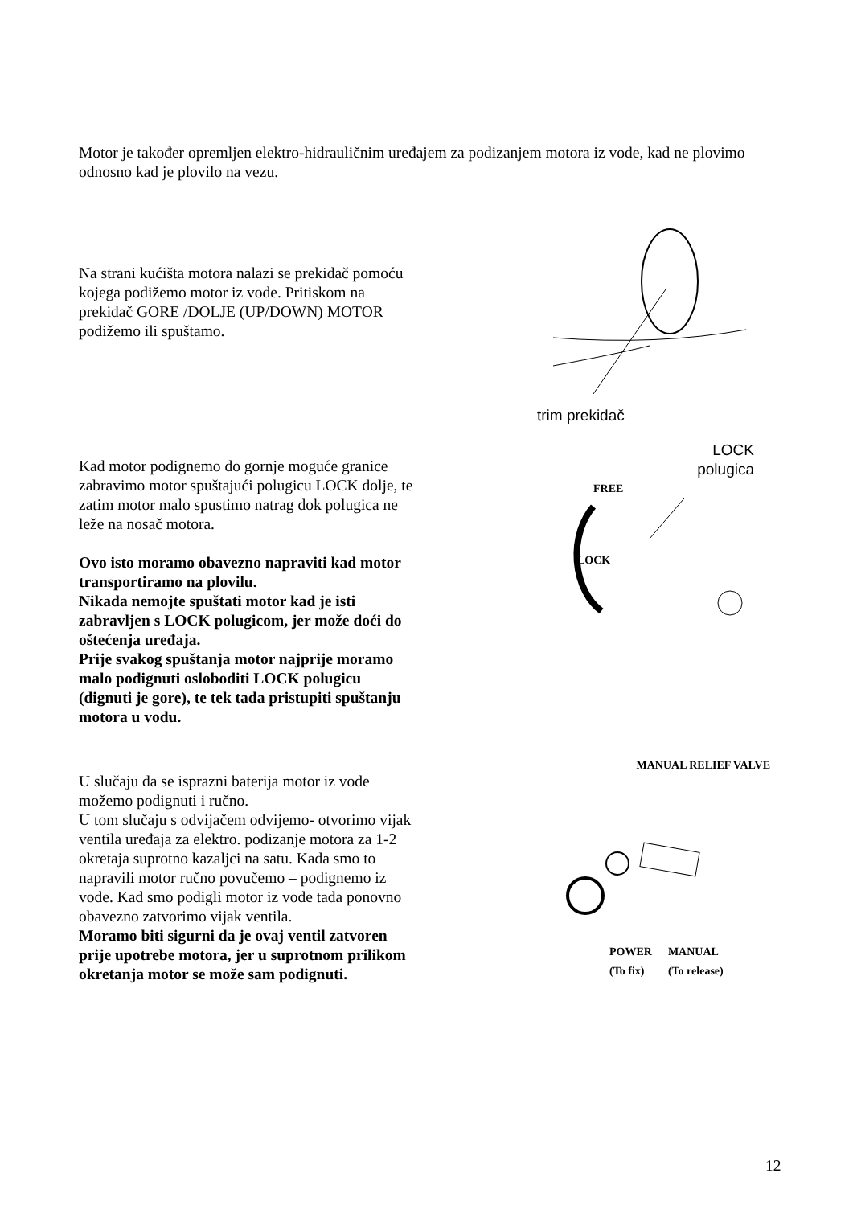Motor je također opremljen elektro-hidrauličnim uređajem za podizanjem motora iz vode, kad ne plovimo odnosno kad je plovilo na vezu.
Na strani kućišta motora nalazi se prekidač pomoću kojega podižemo motor iz vode. Pritiskom na prekidač GORE /DOLJE (UP/DOWN) MOTOR podižemo ili spuštamo.
trim prekidač
Kad motor podignemo do gornje moguće granice zabravimo motor spuštajući polugicu LOCK dolje, te zatim motor malo spustimo natrag dok polugica ne leže na nosač motora.
Ovo isto moramo obavezno napraviti kad motor transportiramo na plovilu.
Nikada nemojte spuštati motor kad je isti zabravljen s LOCK polugicom, jer može doći do oštećenja uređaja.
Prije svakog spuštanja motor najprije moramo malo podignuti osloboditi LOCK polugicu (dignuti je gore), te tek tada pristupiti spuštanju motora u vodu.
LOCK
polugica
FREE
LOCK
U slučaju da se isprazni baterija motor iz vode možemo podignuti i ručno.
U tom slučaju s odvijačem odvijemo- otvorimo vijak ventila uređaja za elektro. podizanje motora za 1-2 okretaja suprotno kazaljci na satu. Kada smo to napravili motor ručno povučemo – podignemo iz vode. Kad smo podigli motor iz vode tada ponovno obavezno zatvorimo vijak ventila.
Moramo biti sigurni da je ovaj ventil zatvoren prije upotrebe motora, jer u suprotnom prilikom okretanja motor se može sam podignuti.
MANUAL RELIEF VALVE
POWER
(To fix) MANUAL
(To release)
12